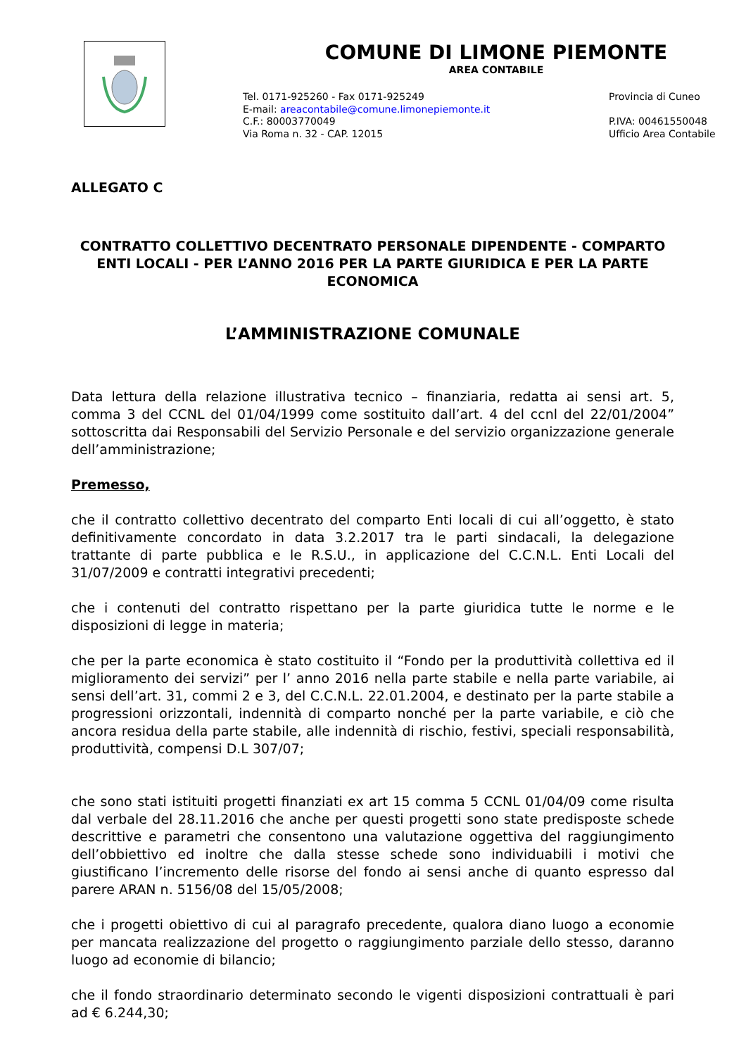COMUNE DI LIMONE PIEMONTE
AREA CONTABILE
Tel. 0171-925260 - Fax 0171-925249
E-mail: areacontabile@comune.limonepiemonte.it
C.F.: 80003770049
Via Roma n. 32 - CAP. 12015
Provincia di Cuneo
P.IVA: 00461550048
Ufficio Area Contabile
ALLEGATO C
CONTRATTO COLLETTIVO DECENTRATO PERSONALE DIPENDENTE - COMPARTO ENTI LOCALI - PER L’ANNO 2016 PER LA PARTE GIURIDICA E PER LA PARTE ECONOMICA
L’AMMINISTRAZIONE COMUNALE
Data lettura della relazione illustrativa tecnico – finanziaria, redatta ai sensi art. 5, comma 3 del CCNL del 01/04/1999 come sostituito dall’art. 4 del ccnl del 22/01/2004” sottoscritta dai Responsabili del Servizio Personale e del servizio organizzazione generale dell’amministrazione;
Premesso,
che il contratto collettivo decentrato del comparto Enti locali di cui all’oggetto, è stato definitivamente concordato in data 3.2.2017 tra le parti sindacali, la delegazione trattante di parte pubblica e le R.S.U., in applicazione del C.C.N.L. Enti Locali del 31/07/2009 e contratti integrativi precedenti;
che i contenuti del contratto rispettano per la parte giuridica tutte le norme e le disposizioni di legge in materia;
che per la parte economica è stato costituito il “Fondo per la produttività collettiva ed il miglioramento dei servizi” per l’ anno 2016 nella parte stabile e nella parte variabile, ai sensi dell’art. 31, commi 2 e 3, del C.C.N.L. 22.01.2004, e destinato per la parte stabile a progressioni orizzontali, indennità di comparto nonché per la parte variabile, e ciò che ancora residua della parte stabile, alle indennità di rischio, festivi, speciali responsabilità, produttività, compensi D.L 307/07;
che sono stati istituiti progetti finanziati ex art 15 comma 5 CCNL 01/04/09 come risulta dal verbale del 28.11.2016 che anche per questi progetti sono state predisposte schede descrittive e parametri che consentono una valutazione oggettiva del raggiungimento dell’obbiettivo ed inoltre che dalla stesse schede sono individuabili i motivi che giustificano l’incremento delle risorse del fondo ai sensi anche di quanto espresso dal parere ARAN n. 5156/08 del 15/05/2008;
che i progetti obiettivo di cui al paragrafo precedente, qualora diano luogo a economie per mancata realizzazione del progetto o raggiungimento parziale dello stesso, daranno luogo ad economie di bilancio;
che il fondo straordinario determinato secondo le vigenti disposizioni contrattuali è pari ad € 6.244,30;